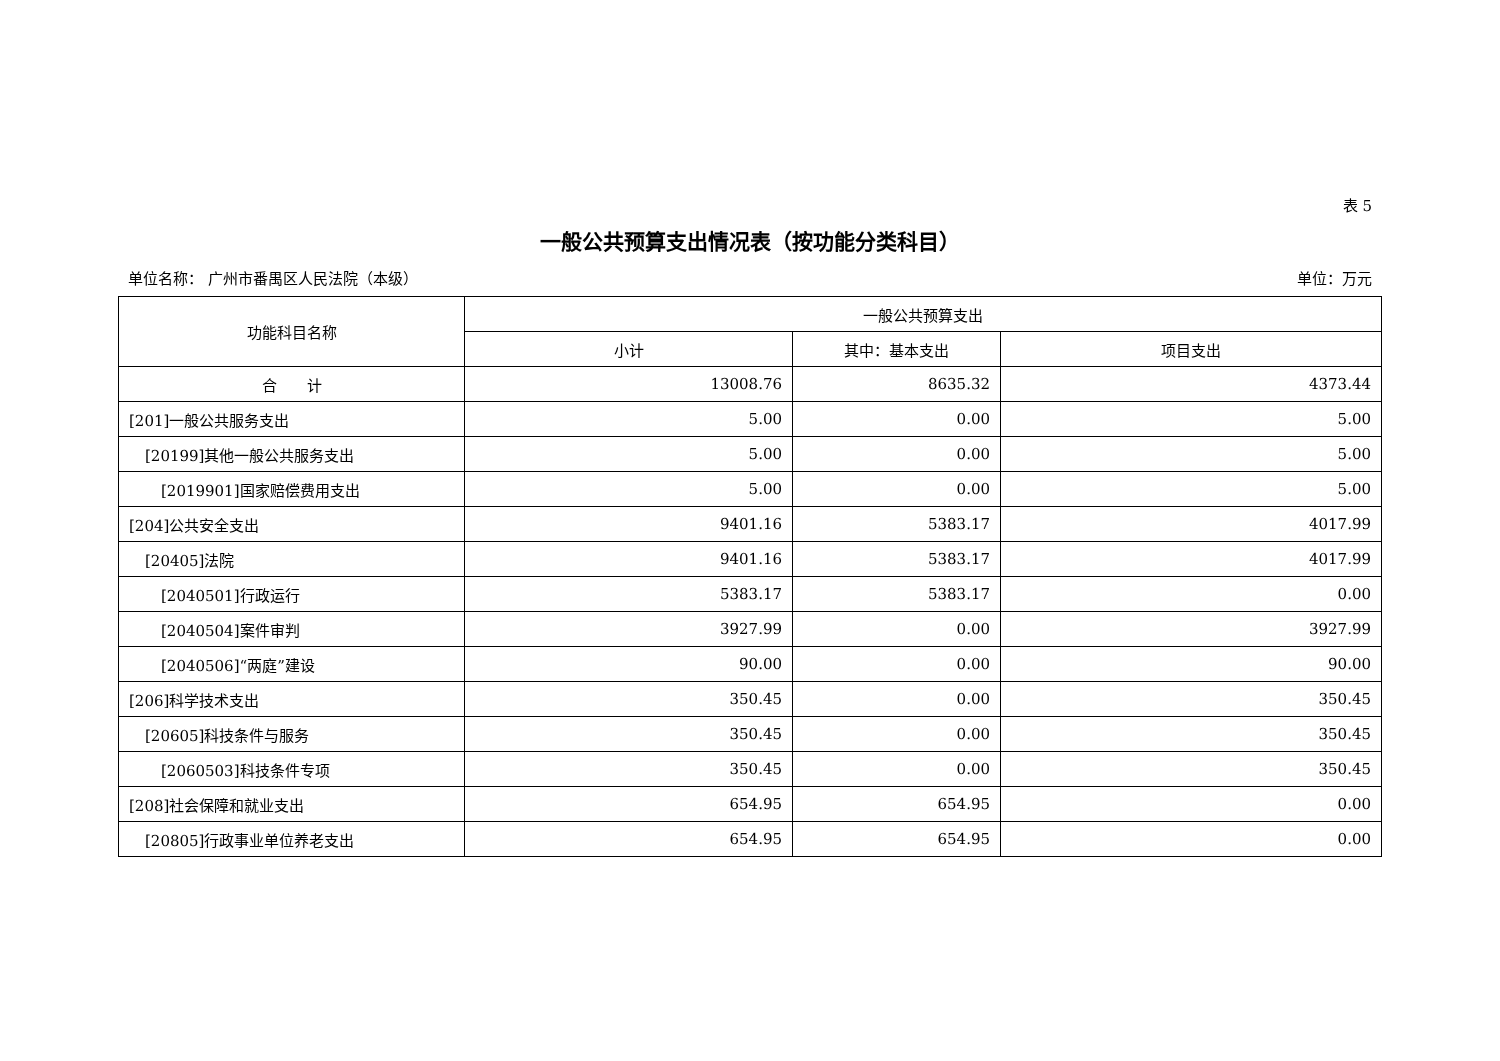表 5
一般公共预算支出情况表（按功能分类科目）
单位名称： 广州市番禺区人民法院（本级） 单位：万元
| 功能科目名称 | 一般公共预算支出 | | |
| --- | --- | --- | --- |
| | 小计 | 其中：基本支出 | 项目支出 |
| 合 计 | 13008.76 | 8635.32 | 4373.44 |
| [201]一般公共服务支出 | 5.00 | 0.00 | 5.00 |
| [20199]其他一般公共服务支出 | 5.00 | 0.00 | 5.00 |
| [2019901]国家赔偿费用支出 | 5.00 | 0.00 | 5.00 |
| [204]公共安全支出 | 9401.16 | 5383.17 | 4017.99 |
| [20405]法院 | 9401.16 | 5383.17 | 4017.99 |
| [2040501]行政运行 | 5383.17 | 5383.17 | 0.00 |
| [2040504]案件审判 | 3927.99 | 0.00 | 3927.99 |
| [2040506]“两庭”建设 | 90.00 | 0.00 | 90.00 |
| [206]科学技术支出 | 350.45 | 0.00 | 350.45 |
| [20605]科技条件与服务 | 350.45 | 0.00 | 350.45 |
| [2060503]科技条件专项 | 350.45 | 0.00 | 350.45 |
| [208]社会保障和就业支出 | 654.95 | 654.95 | 0.00 |
| [20805]行政事业单位养老支出 | 654.95 | 654.95 | 0.00 |